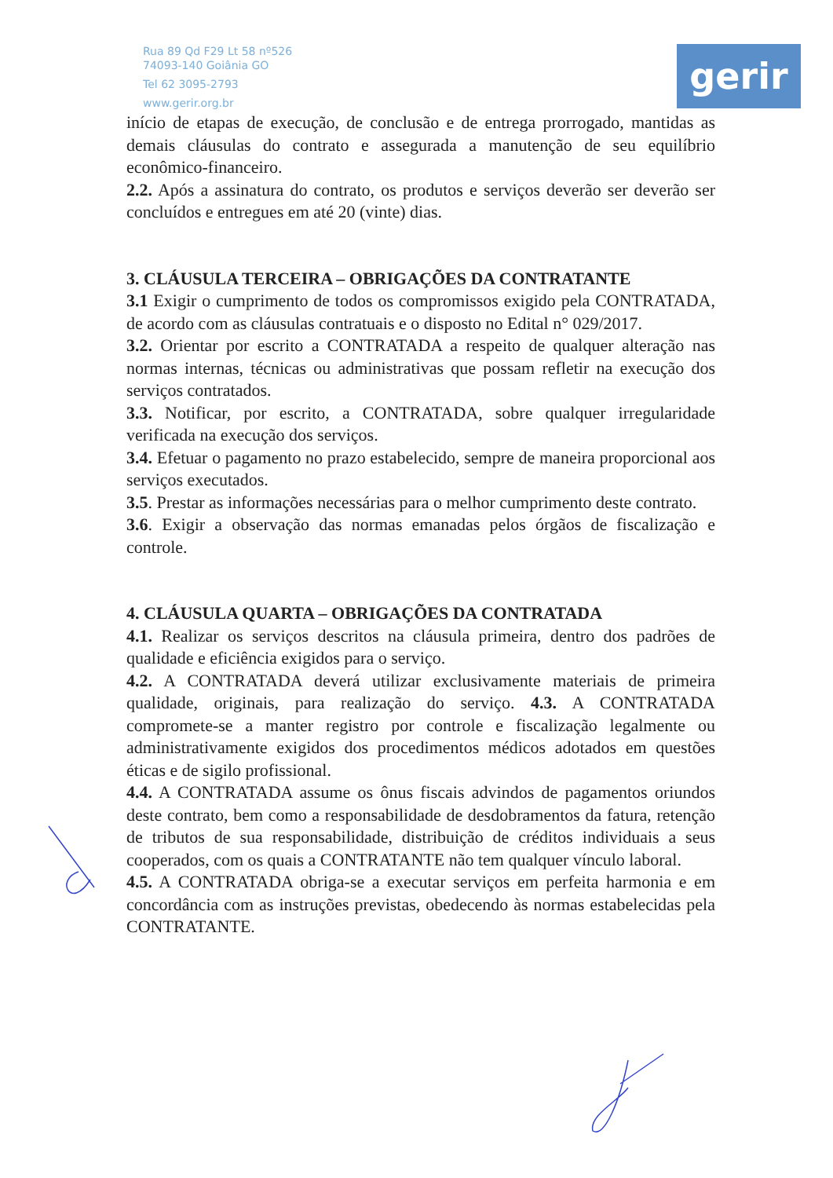Rua 89 Qd F29 Lt 58 nº526
74093-140 Goiânia GO
Tel 62 3095-2793
www.gerir.org.br
gerir
início de etapas de execução, de conclusão e de entrega prorrogado, mantidas as demais cláusulas do contrato e assegurada a manutenção de seu equilíbrio econômico-financeiro.
2.2. Após a assinatura do contrato, os produtos e serviços deverão ser deverão ser concluídos e entregues em até 20 (vinte) dias.
3. CLÁUSULA TERCEIRA – OBRIGAÇÕES DA CONTRATANTE
3.1 Exigir o cumprimento de todos os compromissos exigido pela CONTRATADA, de acordo com as cláusulas contratuais e o disposto no Edital n° 029/2017.
3.2. Orientar por escrito a CONTRATADA a respeito de qualquer alteração nas normas internas, técnicas ou administrativas que possam refletir na execução dos serviços contratados.
3.3. Notificar, por escrito, a CONTRATADA, sobre qualquer irregularidade verificada na execução dos serviços.
3.4. Efetuar o pagamento no prazo estabelecido, sempre de maneira proporcional aos serviços executados.
3.5. Prestar as informações necessárias para o melhor cumprimento deste contrato.
3.6. Exigir a observação das normas emanadas pelos órgãos de fiscalização e controle.
4. CLÁUSULA QUARTA – OBRIGAÇÕES DA CONTRATADA
4.1. Realizar os serviços descritos na cláusula primeira, dentro dos padrões de qualidade e eficiência exigidos para o serviço.
4.2. A CONTRATADA deverá utilizar exclusivamente materiais de primeira qualidade, originais, para realização do serviço. 4.3. A CONTRATADA compromete-se a manter registro por controle e fiscalização legalmente ou administrativamente exigidos dos procedimentos médicos adotados em questões éticas e de sigilo profissional.
4.4. A CONTRATADA assume os ônus fiscais advindos de pagamentos oriundos deste contrato, bem como a responsabilidade de desdobramentos da fatura, retenção de tributos de sua responsabilidade, distribuição de créditos individuais a seus cooperados, com os quais a CONTRATANTE não tem qualquer vínculo laboral.
4.5. A CONTRATADA obriga-se a executar serviços em perfeita harmonia e em concordância com as instruções previstas, obedecendo às normas estabelecidas pela CONTRATANTE.